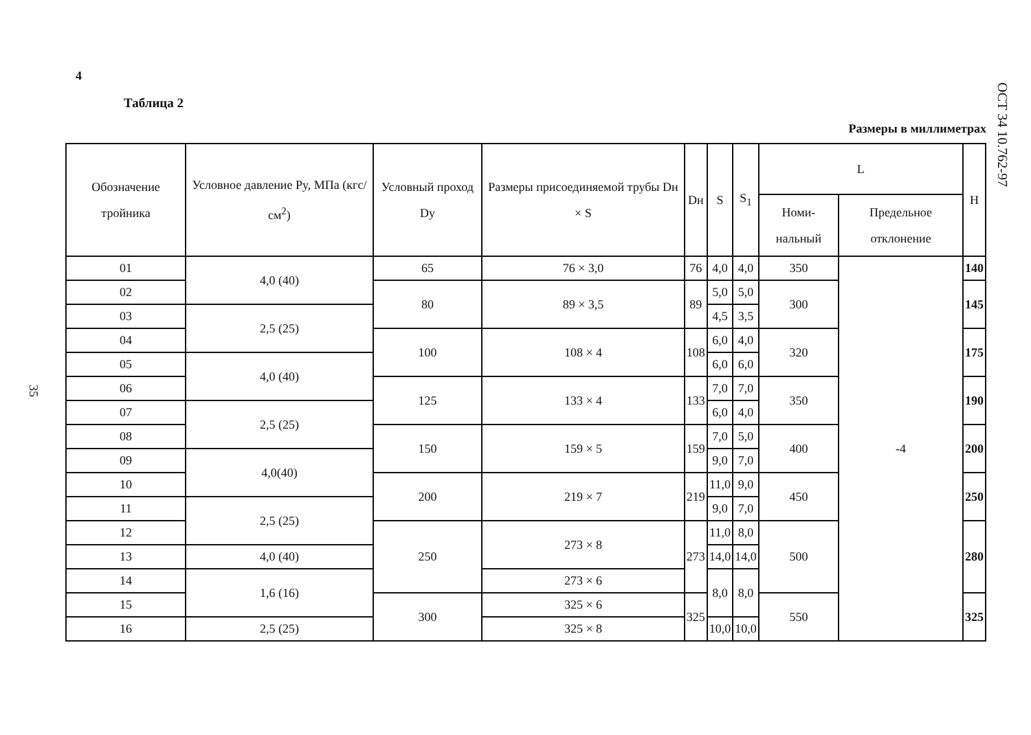ОСТ 34 10.762-97
35
4
Таблица 2
Размеры в миллиметрах
| Обозначение тройника | Условное давление Py, МПа (кгс/см<sup>2</sup>) | Условный проход Dy | Размеры присоединяемой трубы Dн × S | Dн | S | S<sub>1</sub> | L | | H |
| --- | --- | --- | --- | --- | --- | --- | --- | --- | --- |
| | | | | | | | Номи-нальный | Предельное отклонение | |
| 01 | 4,0 (40) | 65 | 76 × 3,0 | 76 | 4,0 | 4,0 | 350 | -4 | 140 |
| 02 | | 80 | 89 × 3,5 | 89 | 5,0 | 5,0 | 300 | | 145 |
| 03 | 2,5 (25) | | | | 4,5 | 3,5 | | | |
| 04 | | 100 | 108 × 4 | 108 | 6,0 | 4,0 | 320 | | 175 |
| 05 | 4,0 (40) | | | | 6,0 | 6,0 | | | |
| 06 | | 125 | 133 × 4 | 133 | 7,0 | 7,0 | 350 | | 190 |
| 07 | 2,5 (25) | | | | 6,0 | 4,0 | | | |
| 08 | | 150 | 159 × 5 | 159 | 7,0 | 5,0 | 400 | | 200 |
| 09 | 4,0(40) | | | | 9,0 | 7,0 | | | |
| 10 | | 200 | 219 × 7 | 219 | 11,0 | 9,0 | 450 | | 250 |
| 11 | 2,5 (25) | | | | 9,0 | 7,0 | | | |
| 12 | | 250 | 273 × 8 | 273 | 11,0 | 8,0 | 500 | | 280 |
| 13 | 4,0 (40) | | | | 14,0 | 14,0 | | | |
| 14 | 1,6 (16) | | 273 × 6 | | 8,0 | 8,0 | | | |
| 15 | | 300 | 325 × 6 | 325 | | | 550 | | 325 |
| 16 | 2,5 (25) | | 325 × 8 | | 10,0 | 10,0 | | | |